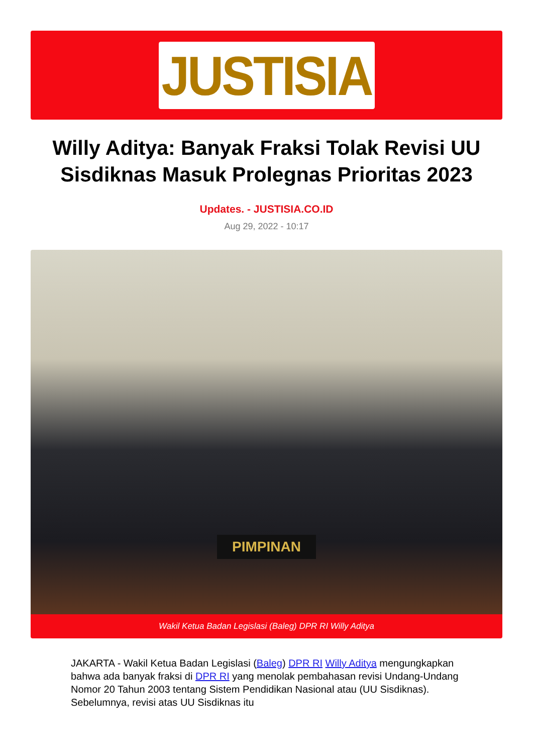JUSTISIA
Willy Aditya: Banyak Fraksi Tolak Revisi UU Sisdiknas Masuk Prolegnas Prioritas 2023
Updates. - JUSTISIA.CO.ID
Aug 29, 2022 - 10:17
PIMPINAN
Wakil Ketua Badan Legislasi (Baleg) DPR RI Willy Aditya
JAKARTA - Wakil Ketua Badan Legislasi (Baleg) DPR RI Willy Aditya mengungkapkan bahwa ada banyak fraksi di DPR RI yang menolak pembahasan revisi Undang-Undang Nomor 20 Tahun 2003 tentang Sistem Pendidikan Nasional atau (UU Sisdiknas). Sebelumnya, revisi atas UU Sisdiknas itu